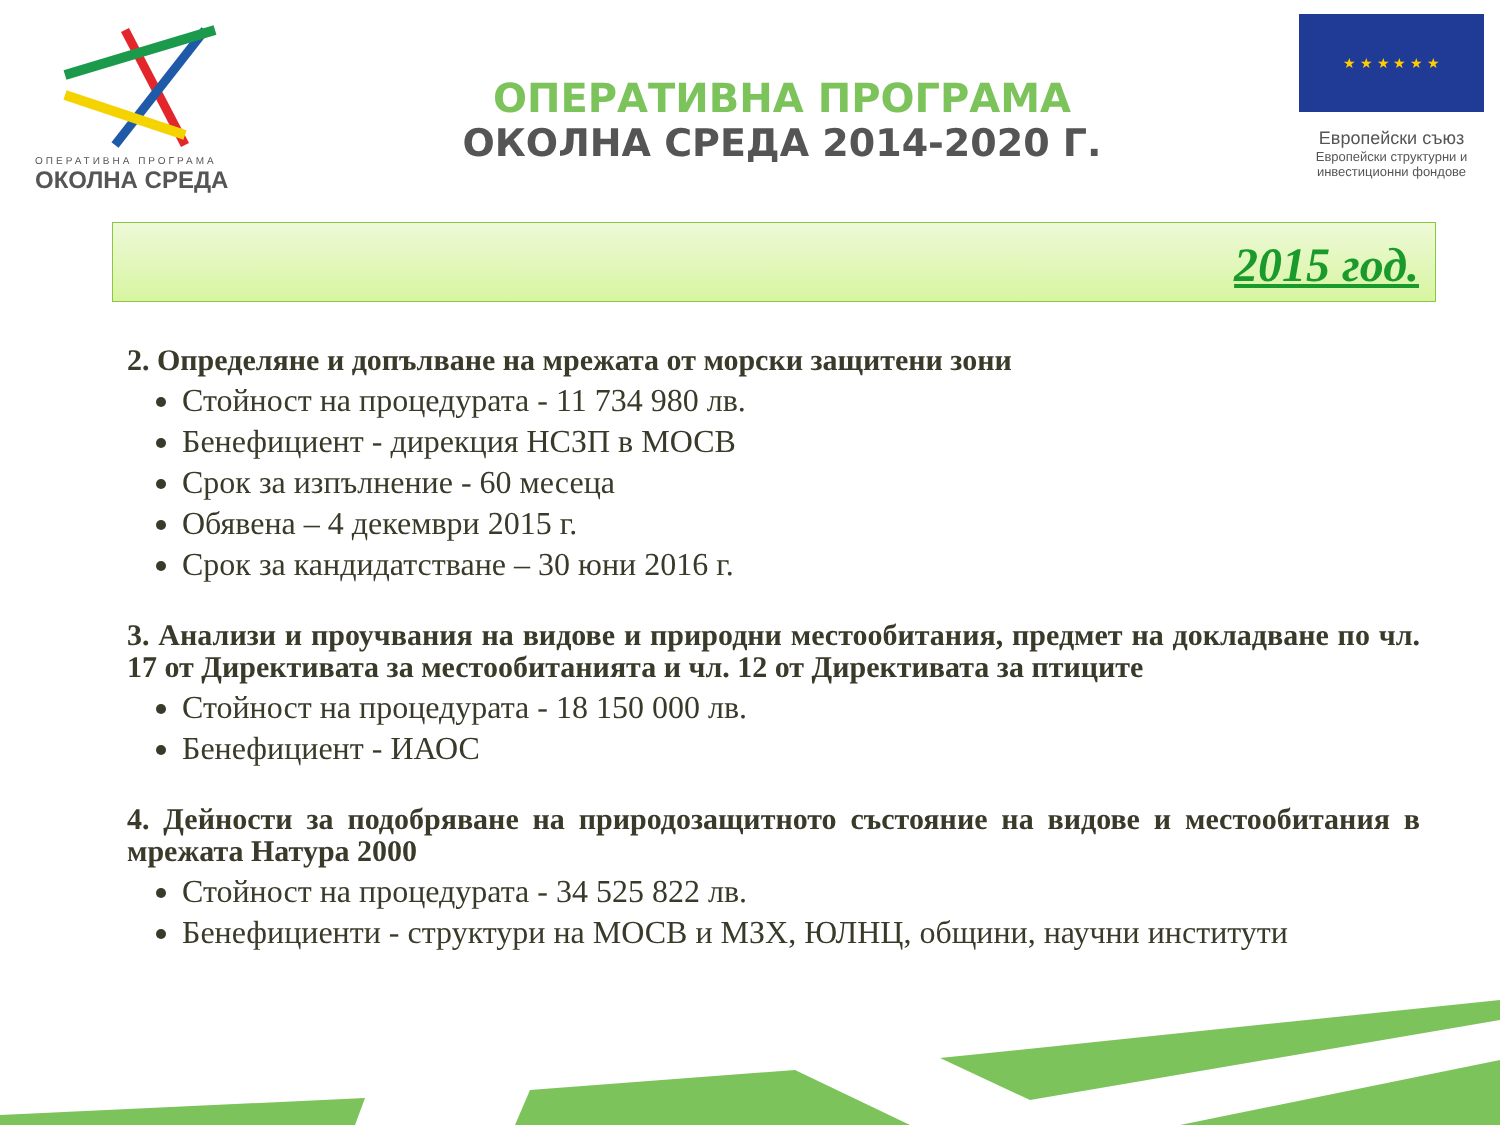ОПЕРАТИВНА ПРОГРАМА
ОКОЛНА СРЕДА
ОПЕРАТИВНА ПРОГРАМА
ОКОЛНА СРЕДА 2014-2020 Г.
★ ★ ★ ★ ★ ★
Европейски съюз
Европейски структурни и инвестиционни фондове
2015 год.
2. Определяне и допълване на мрежата от морски защитени зони
Стойност на процедурата - 11 734 980 лв.
Бенефициент - дирекция НСЗП в МОСВ
Срок за изпълнение - 60 месеца
Обявена – 4 декември 2015 г.
Срок за кандидатстване – 30 юни 2016 г.
3. Анализи и проучвания на видове и природни местообитания, предмет на докладване по чл. 17 от Директивата за местообитанията и чл. 12 от Директивата за птиците
Стойност на процедурата - 18 150 000 лв.
Бенефициент - ИАОС
4. Дейности за подобряване на природозащитното състояние на видове и местообитания в мрежата Натура 2000
Стойност на процедурата - 34 525 822 лв.
Бенефициенти - структури на МОСВ и МЗХ, ЮЛНЦ, общини, научни институти